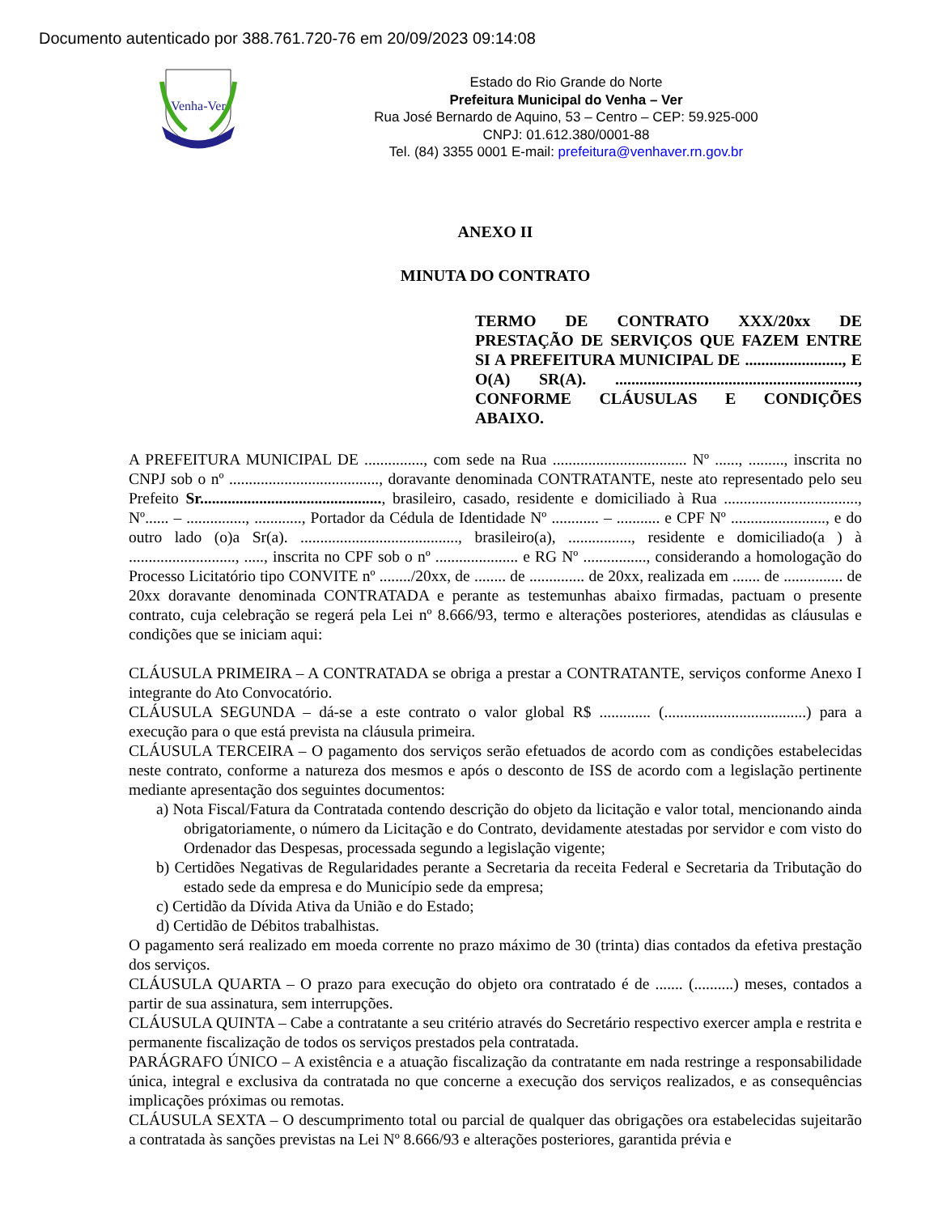Documento autenticado por 388.761.720-76 em 20/09/2023 09:14:08
Venha-Ver
Estado do Rio Grande do Norte
Prefeitura Municipal do Venha – Ver
Rua José Bernardo de Aquino, 53 – Centro – CEP: 59.925-000
CNPJ: 01.612.380/0001-88
Tel. (84) 3355 0001 E-mail: prefeitura@venhaver.rn.gov.br
ANEXO II
MINUTA DO CONTRATO
TERMO DE CONTRATO XXX/20xx DE PRESTAÇÃO DE SERVIÇOS QUE FAZEM ENTRE SI A PREFEITURA MUNICIPAL DE ........................, E O(A) SR(A). ............................................................, CONFORME CLÁUSULAS E CONDIÇÕES ABAIXO.
A PREFEITURA MUNICIPAL DE ..............., com sede na Rua .................................. Nº ......, ........., inscrita no CNPJ sob o nº ......................................, doravante denominada CONTRATANTE, neste ato representado pelo seu Prefeito Sr.............................................., brasileiro, casado, residente e domiciliado à Rua .................................., Nº...... – ..............., ............, Portador da Cédula de Identidade Nº ............ – ........... e CPF Nº ........................, e do outro lado (o)a Sr(a). ........................................, brasileiro(a), ................, residente e domiciliado(a ) à ..........................., ....., inscrita no CPF sob o nº ..................... e RG Nº ................, considerando a homologação do Processo Licitatório tipo CONVITE nº ......../20xx, de ........ de .............. de 20xx, realizada em ....... de ............... de 20xx doravante denominada CONTRATADA e perante as testemunhas abaixo firmadas, pactuam o presente contrato, cuja celebração se regerá pela Lei nº 8.666/93, termo e alterações posteriores, atendidas as cláusulas e condições que se iniciam aqui:
CLÁUSULA PRIMEIRA – A CONTRATADA se obriga a prestar a CONTRATANTE, serviços conforme Anexo I integrante do Ato Convocatório.
CLÁUSULA SEGUNDA – dá-se a este contrato o valor global R$ ............. (....................................) para a execução para o que está prevista na cláusula primeira.
CLÁUSULA TERCEIRA – O pagamento dos serviços serão efetuados de acordo com as condições estabelecidas neste contrato, conforme a natureza dos mesmos e após o desconto de ISS de acordo com a legislação pertinente mediante apresentação dos seguintes documentos:
a) Nota Fiscal/Fatura da Contratada contendo descrição do objeto da licitação e valor total, mencionando ainda obrigatoriamente, o número da Licitação e do Contrato, devidamente atestadas por servidor e com visto do Ordenador das Despesas, processada segundo a legislação vigente;
b) Certidões Negativas de Regularidades perante a Secretaria da receita Federal e Secretaria da Tributação do estado sede da empresa e do Município sede da empresa;
c) Certidão da Dívida Ativa da União e do Estado;
d) Certidão de Débitos trabalhistas.
O pagamento será realizado em moeda corrente no prazo máximo de 30 (trinta) dias contados da efetiva prestação dos serviços.
CLÁUSULA QUARTA – O prazo para execução do objeto ora contratado é de ....... (..........) meses, contados a partir de sua assinatura, sem interrupções.
CLÁUSULA QUINTA – Cabe a contratante a seu critério através do Secretário respectivo exercer ampla e restrita e permanente fiscalização de todos os serviços prestados pela contratada.
PARÁGRAFO ÚNICO – A existência e a atuação fiscalização da contratante em nada restringe a responsabilidade única, integral e exclusiva da contratada no que concerne a execução dos serviços realizados, e as consequências implicações próximas ou remotas.
CLÁUSULA SEXTA – O descumprimento total ou parcial de qualquer das obrigações ora estabelecidas sujeitarão a contratada às sanções previstas na Lei Nº 8.666/93 e alterações posteriores, garantida prévia e